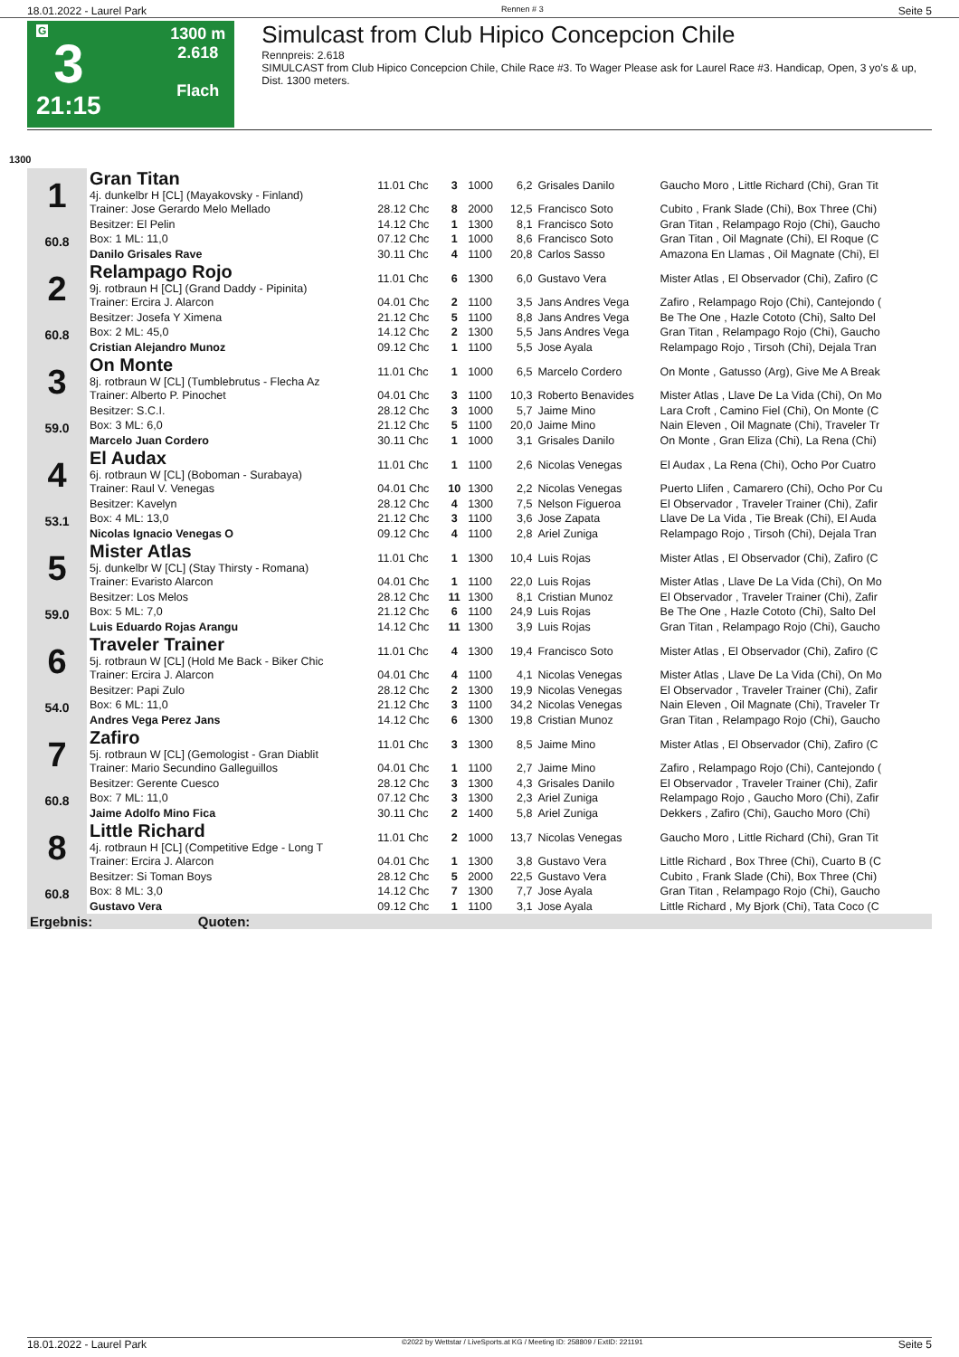18.01.2022 - Laurel Park Rennen # 3 Seite 5
G
3
21:15
1300 m
2.618
Flach
Simulcast from Club Hipico Concepcion Chile
Rennpreis: 2.618
SIMULCAST from Club Hipico Concepcion Chile, Chile Race #3. To Wager Please ask for Laurel Race #3. Handicap, Open, 3 yo's & up, Dist. 1300 meters.
1300
| 1 60.8 | Gran Titan 4j. dunkelbr H [CL] (Mayakovsky - Finland) | 11.01 Chc | 3 | 1000 | 6,2 | Grisales Danilo | Gaucho Moro , Little Richard (Chi), Gran Tit |
| | Trainer: Jose Gerardo Melo Mellado | 28.12 Chc | 8 | 2000 | 12,5 | Francisco Soto | Cubito , Frank Slade (Chi), Box Three (Chi) |
| | Besitzer: El Pelin | 14.12 Chc | 1 | 1300 | 8,1 | Francisco Soto | Gran Titan , Relampago Rojo (Chi), Gaucho |
| | Box: 1 ML: 11,0 | 07.12 Chc | 1 | 1000 | 8,6 | Francisco Soto | Gran Titan , Oil Magnate (Chi), El Roque (C |
| | Danilo Grisales Rave | 30.11 Chc | 4 | 1100 | 20,8 | Carlos Sasso | Amazona En Llamas , Oil Magnate (Chi), El |
| 2 60.8 | Relampago Rojo 9j. rotbraun H [CL] (Grand Daddy - Pipinita) | 11.01 Chc | 6 | 1300 | 6,0 | Gustavo Vera | Mister Atlas , El Observador (Chi), Zafiro (C |
| | Trainer: Ercira J. Alarcon | 04.01 Chc | 2 | 1100 | 3,5 | Jans Andres Vega | Zafiro , Relampago Rojo (Chi), Cantejondo ( |
| | Besitzer: Josefa Y Ximena | 21.12 Chc | 5 | 1100 | 8,8 | Jans Andres Vega | Be The One , Hazle Cototo (Chi), Salto Del |
| | Box: 2 ML: 45,0 | 14.12 Chc | 2 | 1300 | 5,5 | Jans Andres Vega | Gran Titan , Relampago Rojo (Chi), Gaucho |
| | Cristian Alejandro Munoz | 09.12 Chc | 1 | 1100 | 5,5 | Jose Ayala | Relampago Rojo , Tirsoh (Chi), Dejala Tran |
| 3 59.0 | On Monte 8j. rotbraun W [CL] (Tumblebrutus - Flecha Az | 11.01 Chc | 1 | 1000 | 6,5 | Marcelo Cordero | On Monte , Gatusso (Arg), Give Me A Break |
| | Trainer: Alberto P. Pinochet | 04.01 Chc | 3 | 1100 | 10,3 | Roberto Benavides | Mister Atlas , Llave De La Vida (Chi), On Mo |
| | Besitzer: S.C.I. | 28.12 Chc | 3 | 1000 | 5,7 | Jaime Mino | Lara Croft , Camino Fiel (Chi), On Monte (C |
| | Box: 3 ML: 6,0 | 21.12 Chc | 5 | 1100 | 20,0 | Jaime Mino | Nain Eleven , Oil Magnate (Chi), Traveler Tr |
| | Marcelo Juan Cordero | 30.11 Chc | 1 | 1000 | 3,1 | Grisales Danilo | On Monte , Gran Eliza (Chi), La Rena (Chi) |
| 4 53.1 | El Audax 6j. rotbraun W [CL] (Boboman - Surabaya) | 11.01 Chc | 1 | 1100 | 2,6 | Nicolas Venegas | El Audax , La Rena (Chi), Ocho Por Cuatro |
| | Trainer: Raul V. Venegas | 04.01 Chc | 10 | 1300 | 2,2 | Nicolas Venegas | Puerto Llifen , Camarero (Chi), Ocho Por Cu |
| | Besitzer: Kavelyn | 28.12 Chc | 4 | 1300 | 7,5 | Nelson Figueroa | El Observador , Traveler Trainer (Chi), Zafir |
| | Box: 4 ML: 13,0 | 21.12 Chc | 3 | 1100 | 3,6 | Jose Zapata | Llave De La Vida , Tie Break (Chi), El Auda |
| | Nicolas Ignacio Venegas O | 09.12 Chc | 4 | 1100 | 2,8 | Ariel Zuniga | Relampago Rojo , Tirsoh (Chi), Dejala Tran |
| 5 59.0 | Mister Atlas 5j. dunkelbr W [CL] (Stay Thirsty - Romana) | 11.01 Chc | 1 | 1300 | 10,4 | Luis Rojas | Mister Atlas , El Observador (Chi), Zafiro (C |
| | Trainer: Evaristo Alarcon | 04.01 Chc | 1 | 1100 | 22,0 | Luis Rojas | Mister Atlas , Llave De La Vida (Chi), On Mo |
| | Besitzer: Los Melos | 28.12 Chc | 11 | 1300 | 8,1 | Cristian Munoz | El Observador , Traveler Trainer (Chi), Zafir |
| | Box: 5 ML: 7,0 | 21.12 Chc | 6 | 1100 | 24,9 | Luis Rojas | Be The One , Hazle Cototo (Chi), Salto Del |
| | Luis Eduardo Rojas Arangu | 14.12 Chc | 11 | 1300 | 3,9 | Luis Rojas | Gran Titan , Relampago Rojo (Chi), Gaucho |
| 6 54.0 | Traveler Trainer 5j. rotbraun W [CL] (Hold Me Back - Biker Chic | 11.01 Chc | 4 | 1300 | 19,4 | Francisco Soto | Mister Atlas , El Observador (Chi), Zafiro (C |
| | Trainer: Ercira J. Alarcon | 04.01 Chc | 4 | 1100 | 4,1 | Nicolas Venegas | Mister Atlas , Llave De La Vida (Chi), On Mo |
| | Besitzer: Papi Zulo | 28.12 Chc | 2 | 1300 | 19,9 | Nicolas Venegas | El Observador , Traveler Trainer (Chi), Zafir |
| | Box: 6 ML: 11,0 | 21.12 Chc | 3 | 1100 | 34,2 | Nicolas Venegas | Nain Eleven , Oil Magnate (Chi), Traveler Tr |
| | Andres Vega Perez Jans | 14.12 Chc | 6 | 1300 | 19,8 | Cristian Munoz | Gran Titan , Relampago Rojo (Chi), Gaucho |
| 7 60.8 | Zafiro 5j. rotbraun W [CL] (Gemologist - Gran Diablit | 11.01 Chc | 3 | 1300 | 8,5 | Jaime Mino | Mister Atlas , El Observador (Chi), Zafiro (C |
| | Trainer: Mario Secundino Galleguillos | 04.01 Chc | 1 | 1100 | 2,7 | Jaime Mino | Zafiro , Relampago Rojo (Chi), Cantejondo ( |
| | Besitzer: Gerente Cuesco | 28.12 Chc | 3 | 1300 | 4,3 | Grisales Danilo | El Observador , Traveler Trainer (Chi), Zafir |
| | Box: 7 ML: 11,0 | 07.12 Chc | 3 | 1300 | 2,3 | Ariel Zuniga | Relampago Rojo , Gaucho Moro (Chi), Zafir |
| | Jaime Adolfo Mino Fica | 30.11 Chc | 2 | 1400 | 5,8 | Ariel Zuniga | Dekkers , Zafiro (Chi), Gaucho Moro (Chi) |
| 8 60.8 | Little Richard 4j. rotbraun H [CL] (Competitive Edge - Long T | 11.01 Chc | 2 | 1000 | 13,7 | Nicolas Venegas | Gaucho Moro , Little Richard (Chi), Gran Tit |
| | Trainer: Ercira J. Alarcon | 04.01 Chc | 1 | 1300 | 3,8 | Gustavo Vera | Little Richard , Box Three (Chi), Cuarto B (C |
| | Besitzer: Si Toman Boys | 28.12 Chc | 5 | 2000 | 22,5 | Gustavo Vera | Cubito , Frank Slade (Chi), Box Three (Chi) |
| | Box: 8 ML: 3,0 | 14.12 Chc | 7 | 1300 | 7,7 | Jose Ayala | Gran Titan , Relampago Rojo (Chi), Gaucho |
| | Gustavo Vera | 09.12 Chc | 1 | 1100 | 3,1 | Jose Ayala | Little Richard , My Bjork (Chi), Tata Coco (C |
| Ergebnis: Quoten: | | | | | | | |
18.01.2022 - Laurel Park ©2022 by Wettstar / LiveSports.at KG / Meeting ID: 258809 / ExtID: 221191 Seite 5